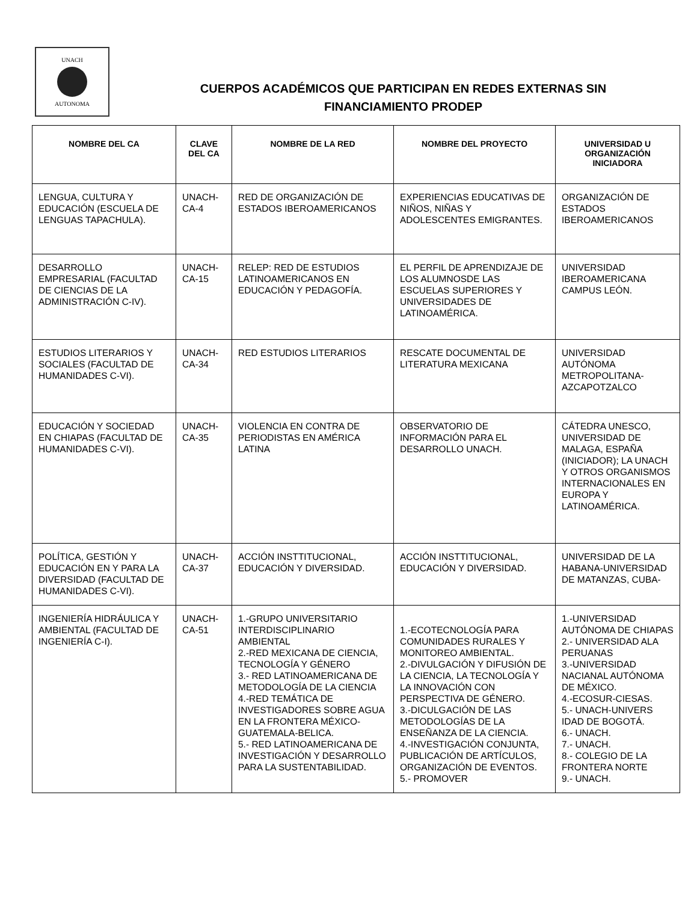UNACH
AUTONOMA
CUERPOS ACADÉMICOS QUE PARTICIPAN EN REDES EXTERNAS SIN
FINANCIAMIENTO PRODEP
| NOMBRE DEL CA | CLAVE DEL CA | NOMBRE DE LA RED | NOMBRE DEL PROYECTO | UNIVERSIDAD U ORGANIZACIÓN INICIADORA |
| --- | --- | --- | --- | --- |
| LENGUA, CULTURA Y EDUCACIÓN (ESCUELA DE LENGUAS TAPACHULA). | UNACH-CA-4 | RED DE ORGANIZACIÓN DE ESTADOS IBEROAMERICANOS | EXPERIENCIAS EDUCATIVAS DE NIÑOS, NIÑAS Y ADOLESCENTES EMIGRANTES. | ORGANIZACIÓN DE ESTADOS IBEROAMERICANOS |
| DESARROLLO EMPRESARIAL (FACULTAD DE CIENCIAS DE LA ADMINISTRACIÓN C-IV). | UNACH-CA-15 | RELEP: RED DE ESTUDIOS LATINOAMERICANOS EN EDUCACIÓN Y PEDAGOFÍA. | EL PERFIL DE APRENDIZAJE DE LOS ALUMNOSDE LAS ESCUELAS SUPERIORES Y UNIVERSIDADES DE LATINOAMÉRICA. | UNIVERSIDAD IBEROAMERICANA CAMPUS LEÓN. |
| ESTUDIOS LITERARIOS Y SOCIALES (FACULTAD DE HUMANIDADES C-VI). | UNACH-CA-34 | RED ESTUDIOS LITERARIOS | RESCATE DOCUMENTAL DE LITERATURA MEXICANA | UNIVERSIDAD AUTÓNOMA METROPOLITANA-AZCAPOTZALCO |
| EDUCACIÓN Y SOCIEDAD EN CHIAPAS (FACULTAD DE HUMANIDADES C-VI). | UNACH-CA-35 | VIOLENCIA EN CONTRA DE PERIODISTAS EN AMÉRICA LATINA | OBSERVATORIO DE INFORMACIÓN PARA EL DESARROLLO UNACH. | CÁTEDRA UNESCO, UNIVERSIDAD DE MALAGA, ESPAÑA (INICIADOR); LA UNACH Y OTROS ORGANISMOS INTERNACIONALES EN EUROPA Y LATINOAMÉRICA. |
| POLÍTICA, GESTIÓN Y EDUCACIÓN EN Y PARA LA DIVERSIDAD (FACULTAD DE HUMANIDADES C-VI). | UNACH-CA-37 | ACCIÓN INSTTITUCIONAL, EDUCACIÓN Y DIVERSIDAD. | ACCIÓN INSTTITUCIONAL, EDUCACIÓN Y DIVERSIDAD. | UNIVERSIDAD DE LA HABANA-UNIVERSIDAD DE MATANZAS, CUBA- |
| INGENIERÍA HIDRÁULICA Y AMBIENTAL (FACULTAD DE INGENIERÍA C-I). | UNACH-CA-51 | 1.-GRUPO UNIVERSITARIO INTERDISCIPLINARIO AMBIENTAL 2.-RED MEXICANA DE CIENCIA, TECNOLOGÍA Y GÉNERO 3.- RED LATINOAMERICANA DE METODOLOGÍA DE LA CIENCIA 4.-RED TEMÁTICA DE INVESTIGADORES SOBRE AGUA EN LA FRONTERA MÉXICO-GUATEMALA-BELICA. 5.- RED LATINOAMERICANA DE INVESTIGACIÓN Y DESARROLLO PARA LA SUSTENTABILIDAD. | 1.-ECOTECNOLOGÍA PARA COMUNIDADES RURALES Y MONITOREO AMBIENTAL. 2.-DIVULGACIÓN Y DIFUSIÓN DE LA CIENCIA, LA TECNOLOGÍA Y LA INNOVACIÓN CON PERSPECTIVA DE GÉNERO. 3.-DICULGACIÓN DE LAS METODOLOGÍAS DE LA ENSEÑANZA DE LA CIENCIA. 4.-INVESTIGACIÓN CONJUNTA, PUBLICACIÓN DE ARTÍCULOS, ORGANIZACIÓN DE EVENTOS. 5.- PROMOVER | 1.-UNIVERSIDAD AUTÓNOMA DE CHIAPAS 2.- UNIVERSIDAD ALA PERUANAS 3.-UNIVERSIDAD NACIANAL AUTÓNOMA DE MÉXICO. 4.-ECOSUR-CIESAS. 5.- UNACH-UNIVERS IDAD DE BOGOTÁ. 6.- UNACH. 7.- UNACH. 8.- COLEGIO DE LA FRONTERA NORTE 9.- UNACH. |